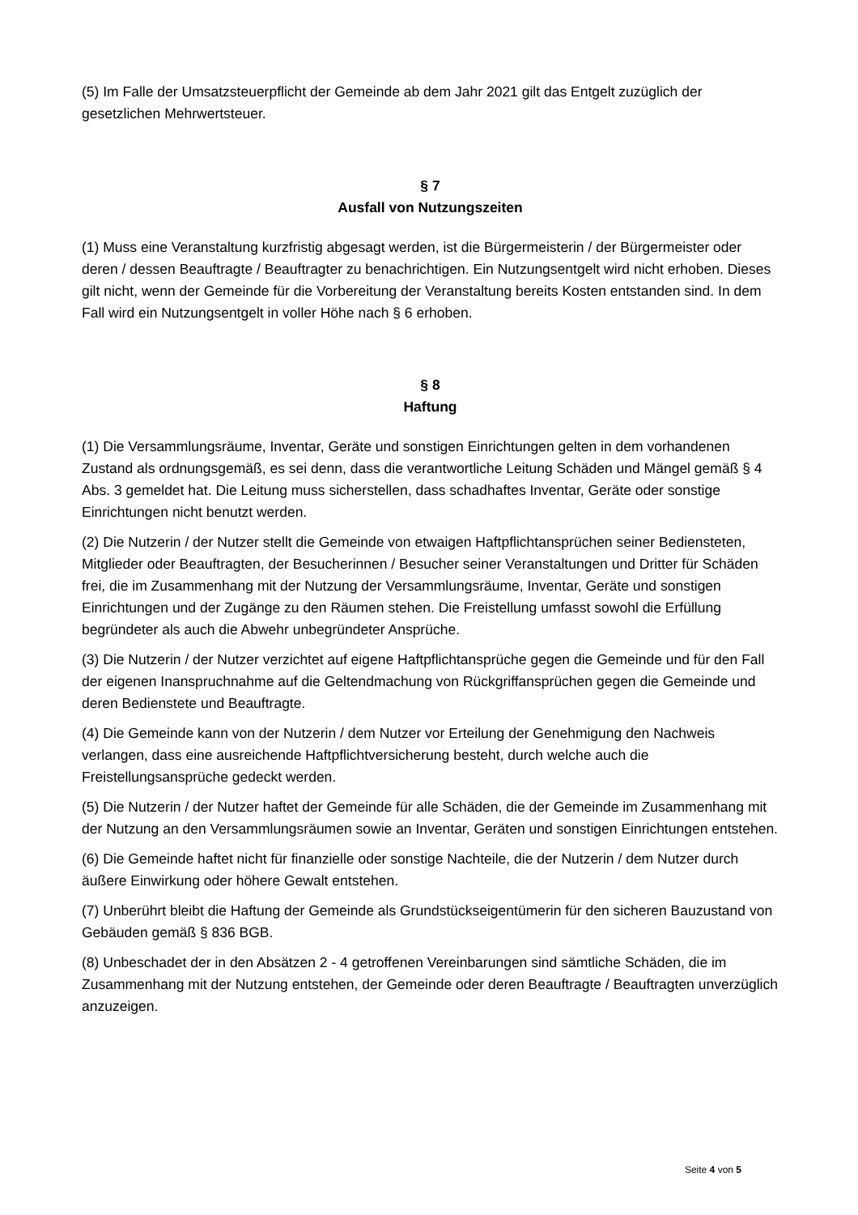(5) Im Falle der Umsatzsteuerpflicht der Gemeinde ab dem Jahr 2021 gilt das Entgelt zuzüglich der gesetzlichen Mehrwertsteuer.
§ 7
Ausfall von Nutzungszeiten
(1) Muss eine Veranstaltung kurzfristig abgesagt werden, ist die Bürgermeisterin / der Bürgermeister oder deren / dessen Beauftragte / Beauftragter zu benachrichtigen. Ein Nutzungsentgelt wird nicht erhoben. Dieses gilt nicht, wenn der Gemeinde für die Vorbereitung der Veranstaltung bereits Kosten entstanden sind. In dem Fall wird ein Nutzungsentgelt in voller Höhe nach § 6 erhoben.
§ 8
Haftung
(1) Die Versammlungsräume, Inventar, Geräte und sonstigen Einrichtungen gelten in dem vorhandenen Zustand als ordnungsgemäß, es sei denn, dass die verantwortliche Leitung Schäden und Mängel gemäß § 4 Abs. 3 gemeldet hat. Die Leitung muss sicherstellen, dass schadhaftes Inventar, Geräte oder sonstige Einrichtungen nicht benutzt werden.
(2) Die Nutzerin / der Nutzer stellt die Gemeinde von etwaigen Haftpflichtansprüchen seiner Bediensteten, Mitglieder oder Beauftragten, der Besucherinnen / Besucher seiner Veranstaltungen und Dritter für Schäden frei, die im Zusammenhang mit der Nutzung der Versammlungsräume, Inventar, Geräte und sonstigen Einrichtungen und der Zugänge zu den Räumen stehen. Die Freistellung umfasst sowohl die Erfüllung begründeter als auch die Abwehr unbegründeter Ansprüche.
(3) Die Nutzerin / der Nutzer verzichtet auf eigene Haftpflichtansprüche gegen die Gemeinde und für den Fall der eigenen Inanspruchnahme auf die Geltendmachung von Rückgriffansprüchen gegen die Gemeinde und deren Bedienstete und Beauftragte.
(4) Die Gemeinde kann von der Nutzerin / dem Nutzer vor Erteilung der Genehmigung den Nachweis verlangen, dass eine ausreichende Haftpflichtversicherung besteht, durch welche auch die Freistellungsansprüche gedeckt werden.
(5) Die Nutzerin / der Nutzer haftet der Gemeinde für alle Schäden, die der Gemeinde im Zusammenhang mit der Nutzung an den Versammlungsräumen sowie an Inventar, Geräten und sonstigen Einrichtungen entstehen.
(6) Die Gemeinde haftet nicht für finanzielle oder sonstige Nachteile, die der Nutzerin / dem Nutzer durch äußere Einwirkung oder höhere Gewalt entstehen.
(7) Unberührt bleibt die Haftung der Gemeinde als Grundstückseigentümerin für den sicheren Bauzustand von Gebäuden gemäß § 836 BGB.
(8) Unbeschadet der in den Absätzen 2 - 4 getroffenen Vereinbarungen sind sämtliche Schäden, die im Zusammenhang mit der Nutzung entstehen, der Gemeinde oder deren Beauftragte / Beauftragten unverzüglich anzuzeigen.
Seite 4 von 5